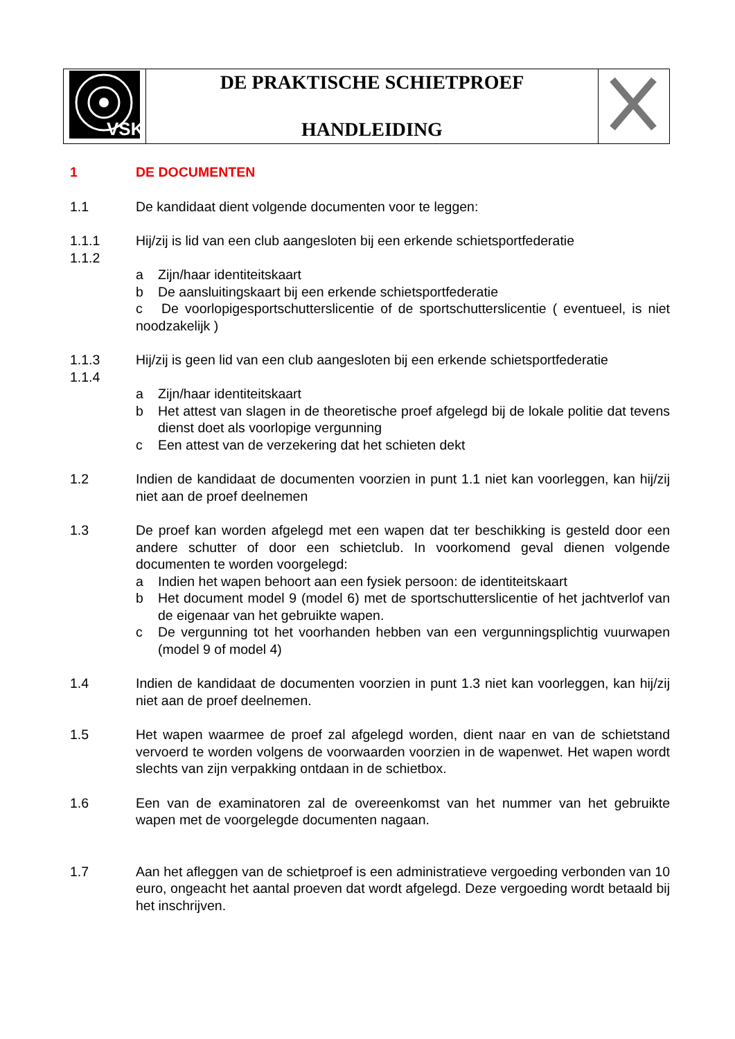| VSK | DE PRAKTISCHE SCHIETPROEF HANDLEIDING | |
1 DE DOCUMENTEN
1.1 De kandidaat dient volgende documenten voor te leggen:
1.1.1 Hij/zij is lid van een club aangesloten bij een erkende schietsportfederatie
1.1.2
a Zijn/haar identiteitskaart
b De aansluitingskaart bij een erkende schietsportfederatie
c De voorlopigesportschutterslicentie of de sportschutterslicentie ( eventueel, is niet noodzakelijk )
1.1.3 Hij/zij is geen lid van een club aangesloten bij een erkende schietsportfederatie
1.1.4
a Zijn/haar identiteitskaart
b Het attest van slagen in de theoretische proef afgelegd bij de lokale politie dat tevens dienst doet als voorlopige vergunning
c Een attest van de verzekering dat het schieten dekt
1.2 Indien de kandidaat de documenten voorzien in punt 1.1 niet kan voorleggen, kan hij/zij niet aan de proef deelnemen
1.3 De proef kan worden afgelegd met een wapen dat ter beschikking is gesteld door een andere schutter of door een schietclub. In voorkomend geval dienen volgende documenten te worden voorgelegd:
a Indien het wapen behoort aan een fysiek persoon: de identiteitskaart
b Het document model 9 (model 6) met de sportschutterslicentie of het jachtverlof van de eigenaar van het gebruikte wapen.
c De vergunning tot het voorhanden hebben van een vergunningsplichtig vuurwapen (model 9 of model 4)
1.4 Indien de kandidaat de documenten voorzien in punt 1.3 niet kan voorleggen, kan hij/zij niet aan de proef deelnemen.
1.5 Het wapen waarmee de proef zal afgelegd worden, dient naar en van de schietstand vervoerd te worden volgens de voorwaarden voorzien in de wapenwet. Het wapen wordt slechts van zijn verpakking ontdaan in de schietbox.
1.6 Een van de examinatoren zal de overeenkomst van het nummer van het gebruikte wapen met de voorgelegde documenten nagaan.
1.7 Aan het afleggen van de schietproef is een administratieve vergoeding verbonden van 10 euro, ongeacht het aantal proeven dat wordt afgelegd. Deze vergoeding wordt betaald bij het inschrijven.